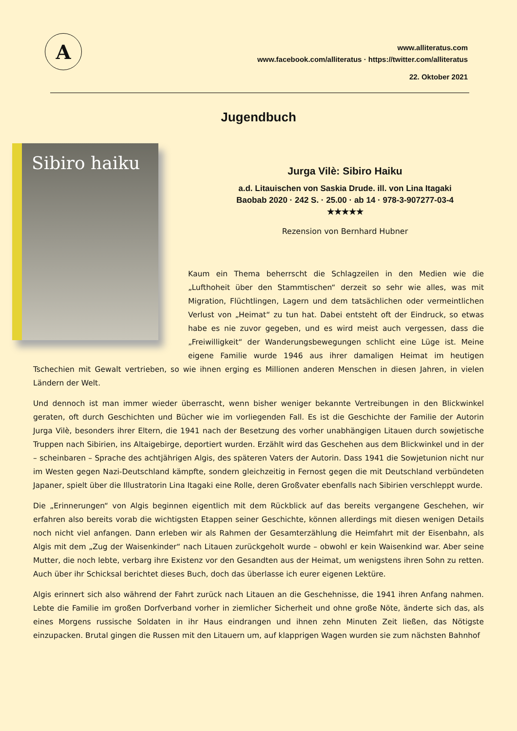A
www.alliteratus.com
www.facebook.com/alliteratus · https://twitter.com/alliteratus
22. Oktober 2021
Jugendbuch
Sibiro haiku
Jurga Vilè: Sibiro Haiku
a.d. Litauischen von Saskia Drude. ill. von Lina Itagaki
Baobab 2020 · 242 S. · 25.00 · ab 14 · 978-3-907277-03-4
★★★★★
Rezension von Bernhard Hubner
Kaum ein Thema beherrscht die Schlagzeilen in den Medien wie die „Lufthoheit über den Stammtischen“ derzeit so sehr wie alles, was mit Migration, Flüchtlingen, Lagern und dem tatsächlichen oder vermeintlichen Verlust von „Heimat“ zu tun hat. Dabei entsteht oft der Eindruck, so etwas habe es nie zuvor gegeben, und es wird meist auch vergessen, dass die „Freiwilligkeit“ der Wanderungsbewegungen schlicht eine Lüge ist. Meine eigene Familie wurde 1946 aus ihrer damaligen Heimat im heutigen Tschechien mit Gewalt vertrieben, so wie ihnen erging es Millionen anderen Menschen in diesen Jahren, in vielen Ländern der Welt.
Und dennoch ist man immer wieder überrascht, wenn bisher weniger bekannte Vertreibungen in den Blickwinkel geraten, oft durch Geschichten und Bücher wie im vorliegenden Fall. Es ist die Geschichte der Familie der Autorin Jurga Vilè, besonders ihrer Eltern, die 1941 nach der Besetzung des vorher unabhängigen Litauen durch sowjetische Truppen nach Sibirien, ins Altaigebirge, deportiert wurden. Erzählt wird das Geschehen aus dem Blickwinkel und in der – scheinbaren – Sprache des achtjährigen Algis, des späteren Vaters der Autorin. Dass 1941 die Sowjetunion nicht nur im Westen gegen Nazi-Deutschland kämpfte, sondern gleichzeitig in Fernost gegen die mit Deutschland verbündeten Japaner, spielt über die Illustratorin Lina Itagaki eine Rolle, deren Großvater ebenfalls nach Sibirien verschleppt wurde.
Die „Erinnerungen“ von Algis beginnen eigentlich mit dem Rückblick auf das bereits vergangene Geschehen, wir erfahren also bereits vorab die wichtigsten Etappen seiner Geschichte, können allerdings mit diesen wenigen Details noch nicht viel anfangen. Dann erleben wir als Rahmen der Gesamterzählung die Heimfahrt mit der Eisenbahn, als Algis mit dem „Zug der Waisenkinder“ nach Litauen zurückgeholt wurde – obwohl er kein Waisenkind war. Aber seine Mutter, die noch lebte, verbarg ihre Existenz vor den Gesandten aus der Heimat, um wenigstens ihren Sohn zu retten. Auch über ihr Schicksal berichtet dieses Buch, doch das überlasse ich eurer eigenen Lektüre.
Algis erinnert sich also während der Fahrt zurück nach Litauen an die Geschehnisse, die 1941 ihren Anfang nahmen. Lebte die Familie im großen Dorfverband vorher in ziemlicher Sicherheit und ohne große Nöte, änderte sich das, als eines Morgens russische Soldaten in ihr Haus eindrangen und ihnen zehn Minuten Zeit ließen, das Nötigste einzupacken. Brutal gingen die Russen mit den Litauern um, auf klapprigen Wagen wurden sie zum nächsten Bahnhof